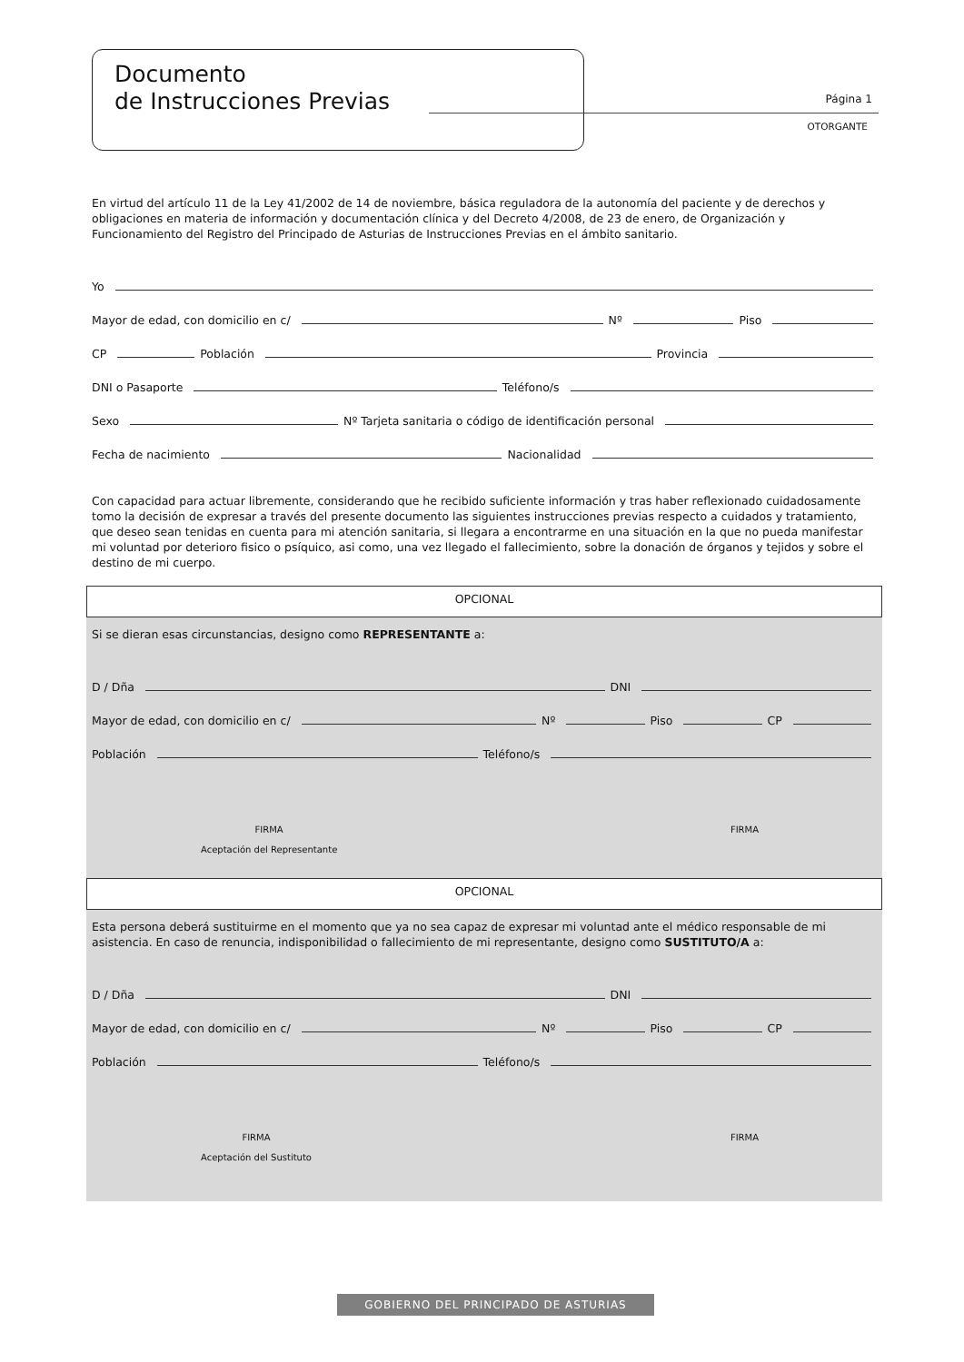Documento
de Instrucciones Previas
Página 1
OTORGANTE
En virtud del artículo 11 de la Ley 41/2002 de 14 de noviembre, básica reguladora de la autonomía del paciente y de derechos y obligaciones en materia de información y documentación clínica y del Decreto 4/2008, de 23 de enero, de Organización y Funcionamiento del Registro del Principado de Asturias de Instrucciones Previas en el ámbito sanitario.
Yo
Mayor de edad, con domicilio en c/ Nº Piso
CP Población Provincia
DNI o Pasaporte Teléfono/s
Sexo Nº Tarjeta sanitaria o código de identificación personal
Fecha de nacimiento Nacionalidad
Con capacidad para actuar libremente, considerando que he recibido suficiente información y tras haber reflexionado cuidadosamente tomo la decisión de expresar a través del presente documento las siguientes instrucciones previas respecto a cuidados y tratamiento, que deseo sean tenidas en cuenta para mi atención sanitaria, si llegara a encontrarme en una situación en la que no pueda manifestar mi voluntad por deterioro fisico o psíquico, asi como, una vez llegado el fallecimiento, sobre la donación de órganos y tejidos y sobre el destino de mi cuerpo.
OPCIONAL
Si se dieran esas circunstancias, designo como REPRESENTANTE a:
D / Dña DNI
Mayor de edad, con domicilio en c/ Nº Piso CP
Población Teléfono/s
FIRMA
Aceptación del Representante
FIRMA
OPCIONAL
Esta persona deberá sustituirme en el momento que ya no sea capaz de expresar mi voluntad ante el médico responsable de mi asistencia. En caso de renuncia, indisponibilidad o fallecimiento de mi representante, designo como SUSTITUTO/A a:
D / Dña DNI
Mayor de edad, con domicilio en c/ Nº Piso CP
Población Teléfono/s
FIRMA
Aceptación del Sustituto
FIRMA
GOBIERNO DEL PRINCIPADO DE ASTURIAS